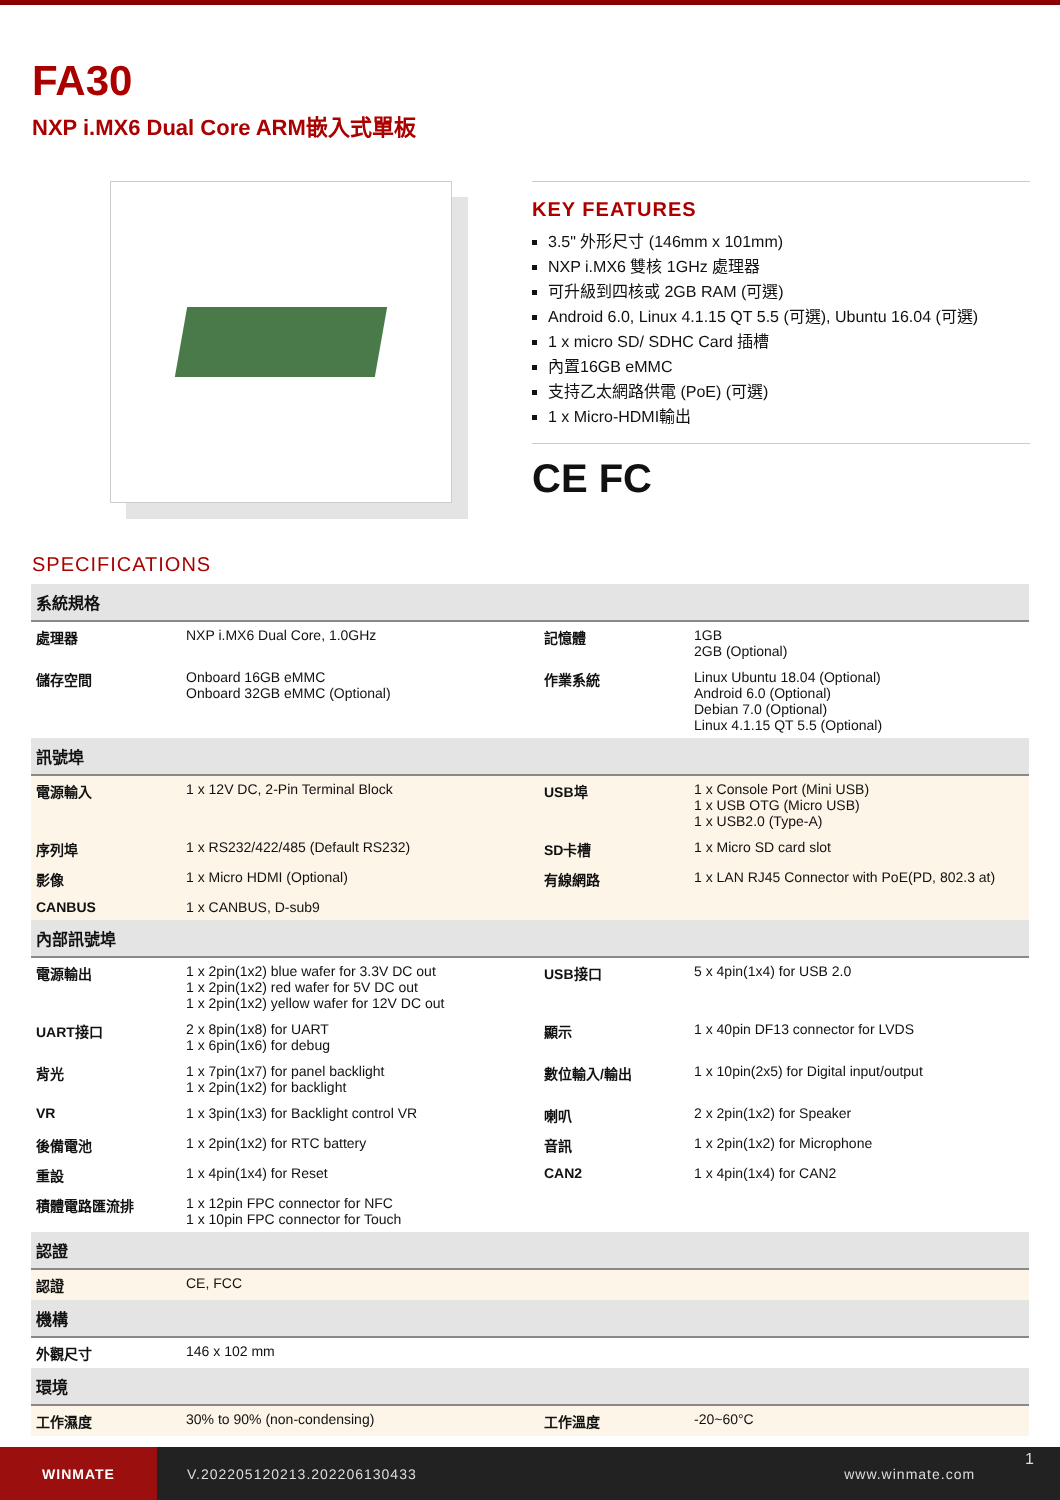FA30
NXP i.MX6 Dual Core ARM嵌入式單板
KEY FEATURES
3.5" 外形尺寸 (146mm x 101mm)
NXP i.MX6 雙核 1GHz 處理器
可升級到四核或 2GB RAM (可選)
Android 6.0, Linux 4.1.15 QT 5.5 (可選), Ubuntu 16.04 (可選)
1 x micro SD/ SDHC Card 插槽
內置16GB eMMC
支持乙太網路供電 (PoE) (可選)
1 x Micro-HDMI輸出
CE FC
SPECIFICATIONS
| 系統規格 | | | |
| 處理器 | NXP i.MX6 Dual Core, 1.0GHz | 記憶體 | 1GB 2GB (Optional) |
| 儲存空間 | Onboard 16GB eMMC Onboard 32GB eMMC (Optional) | 作業系統 | Linux Ubuntu 18.04 (Optional) Android 6.0 (Optional) Debian 7.0 (Optional) Linux 4.1.15 QT 5.5 (Optional) |
| 訊號埠 | | | |
| 電源輸入 | 1 x 12V DC, 2-Pin Terminal Block | USB埠 | 1 x Console Port (Mini USB) 1 x USB OTG (Micro USB) 1 x USB2.0 (Type-A) |
| 序列埠 | 1 x RS232/422/485 (Default RS232) | SD卡槽 | 1 x Micro SD card slot |
| 影像 | 1 x Micro HDMI (Optional) | 有線網路 | 1 x LAN RJ45 Connector with PoE(PD, 802.3 at) |
| CANBUS | 1 x CANBUS, D-sub9 | | |
| 內部訊號埠 | | | |
| 電源輸出 | 1 x 2pin(1x2) blue wafer for 3.3V DC out 1 x 2pin(1x2) red wafer for 5V DC out 1 x 2pin(1x2) yellow wafer for 12V DC out | USB接口 | 5 x 4pin(1x4) for USB 2.0 |
| UART接口 | 2 x 8pin(1x8) for UART 1 x 6pin(1x6) for debug | 顯示 | 1 x 40pin DF13 connector for LVDS |
| 背光 | 1 x 7pin(1x7) for panel backlight 1 x 2pin(1x2) for backlight | 數位輸入/輸出 | 1 x 10pin(2x5) for Digital input/output |
| VR | 1 x 3pin(1x3) for Backlight control VR | 喇叭 | 2 x 2pin(1x2) for Speaker |
| 後備電池 | 1 x 2pin(1x2) for RTC battery | 音訊 | 1 x 2pin(1x2) for Microphone |
| 重設 | 1 x 4pin(1x4) for Reset | CAN2 | 1 x 4pin(1x4) for CAN2 |
| 積體電路匯流排 | 1 x 12pin FPC connector for NFC 1 x 10pin FPC connector for Touch | | |
| 認證 | | | |
| 認證 | CE, FCC | | |
| 機構 | | | |
| 外觀尺寸 | 146 x 102 mm | | |
| 環境 | | | |
| 工作濕度 | 30% to 90% (non-condensing) | 工作溫度 | -20~60°C |
WINMATE
V.202205120213.202206130433 www.winmate.com
1